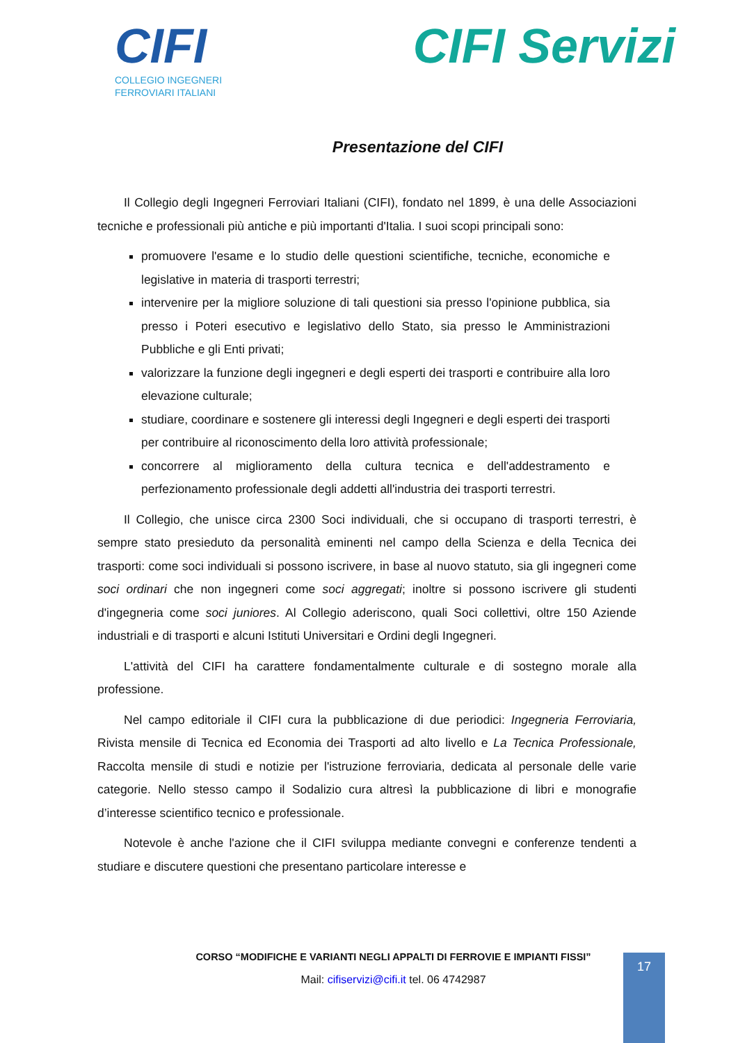CIFI
COLLEGIO INGEGNERI
FERROVIARI ITALIANI
CIFI Servizi
Presentazione del CIFI
Il Collegio degli Ingegneri Ferroviari Italiani (CIFI), fondato nel 1899, è una delle Associazioni tecniche e professionali più antiche e più importanti d'Italia. I suoi scopi principali sono:
promuovere l'esame e lo studio delle questioni scientifiche, tecniche, economiche e legislative in materia di trasporti terrestri;
intervenire per la migliore soluzione di tali questioni sia presso l'opinione pubblica, sia presso i Poteri esecutivo e legislativo dello Stato, sia presso le Amministrazioni Pubbliche e gli Enti privati;
valorizzare la funzione degli ingegneri e degli esperti dei trasporti e contribuire alla loro elevazione culturale;
studiare, coordinare e sostenere gli interessi degli Ingegneri e degli esperti dei trasporti per contribuire al riconoscimento della loro attività professionale;
concorrere al miglioramento della cultura tecnica e dell'addestramento e perfezionamento professionale degli addetti all'industria dei trasporti terrestri.
Il Collegio, che unisce circa 2300 Soci individuali, che si occupano di trasporti terrestri, è sempre stato presieduto da personalità eminenti nel campo della Scienza e della Tecnica dei trasporti: come soci individuali si possono iscrivere, in base al nuovo statuto, sia gli ingegneri come soci ordinari che non ingegneri come soci aggregati; inoltre si possono iscrivere gli studenti d'ingegneria come soci juniores. Al Collegio aderiscono, quali Soci collettivi, oltre 150 Aziende industriali e di trasporti e alcuni Istituti Universitari e Ordini degli Ingegneri.
L'attività del CIFI ha carattere fondamentalmente culturale e di sostegno morale alla professione.
Nel campo editoriale il CIFI cura la pubblicazione di due periodici: Ingegneria Ferroviaria, Rivista mensile di Tecnica ed Economia dei Trasporti ad alto livello e La Tecnica Professionale, Raccolta mensile di studi e notizie per l'istruzione ferroviaria, dedicata al personale delle varie categorie. Nello stesso campo il Sodalizio cura altresì la pubblicazione di libri e monografie d’interesse scientifico tecnico e professionale.
Notevole è anche l'azione che il CIFI sviluppa mediante convegni e conferenze tendenti a studiare e discutere questioni che presentano particolare interesse e
CORSO “MODIFICHE E VARIANTI NEGLI APPALTI DI FERROVIE E IMPIANTI FISSI”
Mail: cifiservizi@cifi.it tel. 06 4742987
17